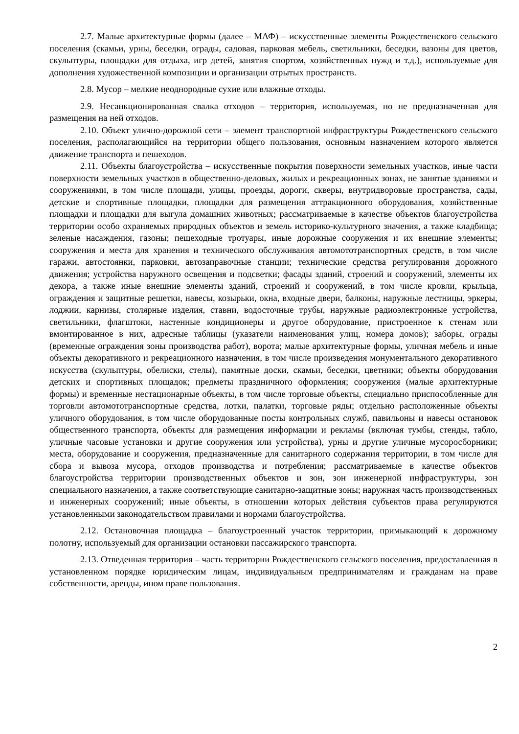2.7. Малые архитектурные формы (далее – МАФ) – искусственные элементы Рождественского сельского поселения (скамьи, урны, беседки, ограды, садовая, парковая мебель, светильники, беседки, вазоны для цветов, скульптуры, площадки для отдыха, игр детей, занятия спортом, хозяйственных нужд и т.д.), используемые для дополнения художественной композиции и организации отрытых пространств.
2.8. Мусор – мелкие неоднородные сухие или влажные отходы.
2.9. Несанкционированная свалка отходов – территория, используемая, но не предназначенная для размещения на ней отходов.
2.10. Объект улично-дорожной сети – элемент транспортной инфраструктуры Рождественского сельского поселения, располагающийся на территории общего пользования, основным назначением которого является движение транспорта и пешеходов.
2.11. Объекты благоустройства – искусственные покрытия поверхности земельных участков, иные части поверхности земельных участков в общественно-деловых, жилых и рекреационных зонах, не занятые зданиями и сооружениями, в том числе площади, улицы, проезды, дороги, скверы, внутридворовые пространства, сады, детские и спортивные площадки, площадки для размещения аттракционного оборудования, хозяйственные площадки и площадки для выгула домашних животных; рассматриваемые в качестве объектов благоустройства территории особо охраняемых природных объектов и земель историко-культурного значения, а также кладбища; зеленые насаждения, газоны; пешеходные тротуары, иные дорожные сооружения и их внешние элементы; сооружения и места для хранения и технического обслуживания автомототранспортных средств, в том числе гаражи, автостоянки, парковки, автозаправочные станции; технические средства регулирования дорожного движения; устройства наружного освещения и подсветки; фасады зданий, строений и сооружений, элементы их декора, а также иные внешние элементы зданий, строений и сооружений, в том числе кровли, крыльца, ограждения и защитные решетки, навесы, козырьки, окна, входные двери, балконы, наружные лестницы, эркеры, лоджии, карнизы, столярные изделия, ставни, водосточные трубы, наружные радиоэлектронные устройства, светильники, флагштоки, настенные кондиционеры и другое оборудование, пристроенное к стенам или вмонтированное в них, адресные таблицы (указатели наименования улиц, номера домов); заборы, ограды (временные ограждения зоны производства работ), ворота; малые архитектурные формы, уличная мебель и иные объекты декоративного и рекреационного назначения, в том числе произведения монументального декоративного искусства (скульптуры, обелиски, стелы), памятные доски, скамьи, беседки, цветники; объекты оборудования детских и спортивных площадок; предметы праздничного оформления; сооружения (малые архитектурные формы) и временные нестационарные объекты, в том числе торговые объекты, специально приспособленные для торговли автомототранспортные средства, лотки, палатки, торговые ряды; отдельно расположенные объекты уличного оборудования, в том числе оборудованные посты контрольных служб, павильоны и навесы остановок общественного транспорта, объекты для размещения информации и рекламы (включая тумбы, стенды, табло, уличные часовые установки и другие сооружения или устройства), урны и другие уличные мусоросборники; места, оборудование и сооружения, предназначенные для санитарного содержания территории, в том числе для сбора и вывоза мусора, отходов производства и потребления; рассматриваемые в качестве объектов благоустройства территории производственных объектов и зон, зон инженерной инфраструктуры, зон специального назначения, а также соответствующие санитарно-защитные зоны; наружная часть производственных и инженерных сооружений; иные объекты, в отношении которых действия субъектов права регулируются установленными законодательством правилами и нормами благоустройства.
2.12. Остановочная площадка – благоустроенный участок территории, примыкающий к дорожному полотну, используемый для организации остановки пассажирского транспорта.
2.13. Отведенная территория – часть территории Рождественского сельского поселения, предоставленная в установленном порядке юридическим лицам, индивидуальным предпринимателям и гражданам на праве собственности, аренды, ином праве пользования.
2